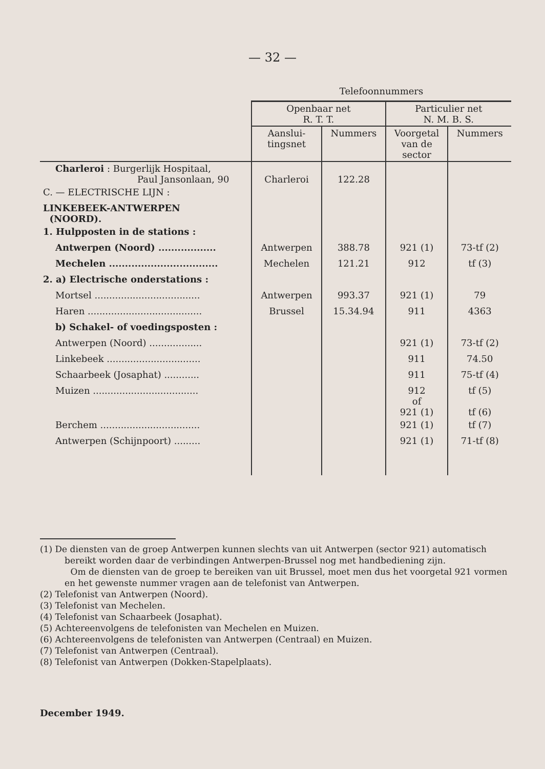— 32 —
| | Telefoonnummers | | | |
| | Openbaar net R. T. T. | | Particulier net N. M. B. S. | |
| | Aanslui- tingsnet | Nummers | Voorgetal van de sector | Nummers |
| Charleroi : Burgerlijk Hospitaal, Paul Jansonlaan, 90 | Charleroi | 122.28 | | |
| C. — ELECTRISCHE LIJN : | | | | |
| LINKEBEEK-ANTWERPEN (NOORD). | | | | |
| 1. Hulpposten in de stations : | | | | |
| Antwerpen (Noord) .................. | Antwerpen | 388.78 | 921 (1) | 73-tf (2) |
| Mechelen .................................. | Mechelen | 121.21 | 912 | tf (3) |
| 2. a) Electrische onderstations : | | | | |
| Mortsel .................................... | Antwerpen | 993.37 | 921 (1) | 79 |
| Haren ....................................... | Brussel | 15.34.94 | 911 | 4363 |
| b) Schakel- of voedingsposten : | | | | |
| Antwerpen (Noord) .................. | | | 921 (1) | 73-tf (2) |
| Linkebeek ................................ | | | 911 | 74.50 |
| Schaarbeek (Josaphat) ............ | | | 911 | 75-tf (4) |
| Muizen .................................... | | | 912 of 921 (1) | tf (5) tf (6) |
| Berchem .................................. | | | 921 (1) | tf (7) |
| Antwerpen (Schijnpoort) ......... | | | 921 (1) | 71-tf (8) |
(1) De diensten van de groep Antwerpen kunnen slechts van uit Antwerpen (sector 921) automatisch bereikt worden daar de verbindingen Antwerpen-Brussel nog met handbediening zijn.
Om de diensten van de groep te bereiken van uit Brussel, moet men dus het voorgetal 921 vormen en het gewenste nummer vragen aan de telefonist van Antwerpen.
(2) Telefonist van Antwerpen (Noord).
(3) Telefonist van Mechelen.
(4) Telefonist van Schaarbeek (Josaphat).
(5) Achtereenvolgens de telefonisten van Mechelen en Muizen.
(6) Achtereenvolgens de telefonisten van Antwerpen (Centraal) en Muizen.
(7) Telefonist van Antwerpen (Centraal).
(8) Telefonist van Antwerpen (Dokken-Stapelplaats).
December 1949.